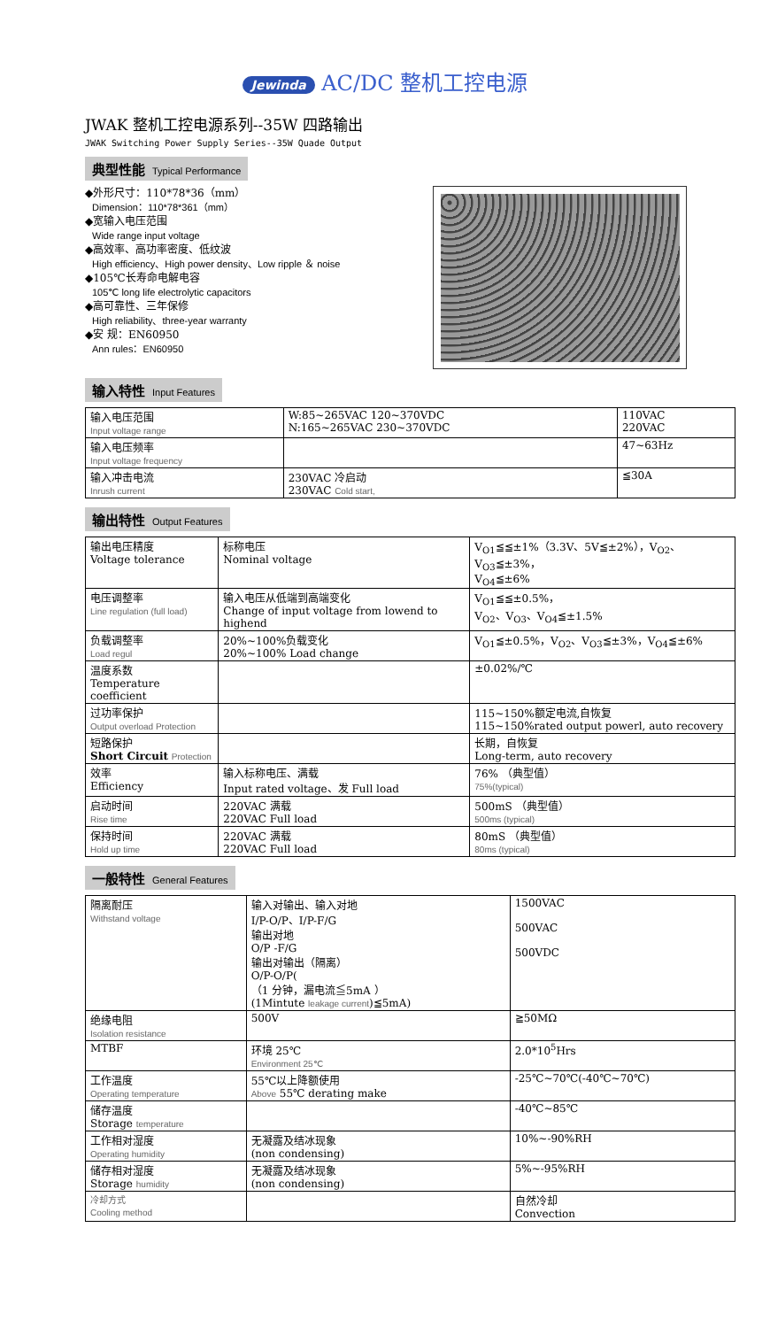Jewinda AC/DC 整机工控电源
JWAK 整机工控电源系列--35W 四路输出
JWAK Switching Power Supply Series--35W Quade Output
典型性能 Typical Performance
◆外形尺寸：110*78*36（mm）
Dimension：110*78*361（mm）
◆宽输入电压范围
Wide range input voltage
◆高效率、高功率密度、低纹波
High efficiency、High power density、Low ripple ＆ noise
◆105℃长寿命电解电容
105℃ long life electrolytic capacitors
◆高可靠性、三年保修
High reliability、three-year warranty
◆安 规：EN60950
Ann rules：EN60950
输入特性 Input Features
| 输入电压范围 Input voltage range | W:85~265VAC 120~370VDC N:165~265VAC 230~370VDC | 110VAC 220VAC |
| 输入电压频率 Input voltage frequency | | 47~63Hz |
| 输入冲击电流 Inrush current | 230VAC 冷启动 230VAC Cold start, | ≦30A |
输出特性 Output Features
| 输出电压精度 Voltage tolerance | 标称电压 Nominal voltage | V<sub>O1</sub>≦≦±1%（3.3V、5V≦±2%），V<sub>O2</sub>、V<sub>O3</sub>≦±3%， V<sub>O4</sub>≦±6% |
| 电压调整率 Line regulation (full load) | 输入电压从低端到高端变化 Change of input voltage from lowend to highend | V<sub>O1</sub>≦≦±0.5%， V<sub>O2</sub>、V<sub>O3</sub>、V<sub>O4</sub>≦±1.5% |
| 负载调整率 Load regul | 20%~100%负载变化 20%~100% Load change | V<sub>O1</sub>≦±0.5%，V<sub>O2</sub>、V<sub>O3</sub>≦±3%，V<sub>O4</sub>≦±6% |
| 温度系数 Temperature coefficient | | ±0.02%/℃ |
| 过功率保护 Output overload Protection | | 115~150%额定电流,自恢复 115~150%rated output powerl, auto recovery |
| 短路保护 Short Circuit Protection | | 长期，自恢复 Long-term, auto recovery |
| 效率 Efficiency | 输入标称电压、满载 Input rated voltage、发 Full load | 76% （典型值） 75%(typical) |
| 启动时间 Rise time | 220VAC 满载 220VAC Full load | 500mS （典型值） 500ms (typical) |
| 保持时间 Hold up time | 220VAC 满载 220VAC Full load | 80mS （典型值） 80ms (typical) |
一般特性 General Features
| 隔离耐压 Withstand voltage | 输入对输出、输入对地 I/P-O/P、I/P-F/G 输出对地 O/P -F/G 输出对输出（隔离） O/P-O/P( （1 分钟，漏电流≦5mA ） (1Mintute leakage current )≦5mA) | 1500VAC 500VAC 500VDC |
| 绝缘电阻 Isolation resistance | 500V | ≧50MΩ |
| MTBF | 环境 25℃ Environment 25℃ | 2.0*10<sup>5</sup>Hrs |
| 工作温度 Operating temperature | 55℃以上降额使用 Above 55℃ derating make | -25℃~70℃(-40℃~70℃) |
| 储存温度 Storage temperature | | -40℃~85℃ |
| 工作相对湿度 Operating humidity | 无凝露及结冰现象 (non condensing) | 10%~-90%RH |
| 储存相对湿度 Storage humidity | 无凝露及结冰现象 (non condensing) | 5%~-95%RH |
| 冷却方式 Cooling method | | 自然冷却 Convection |